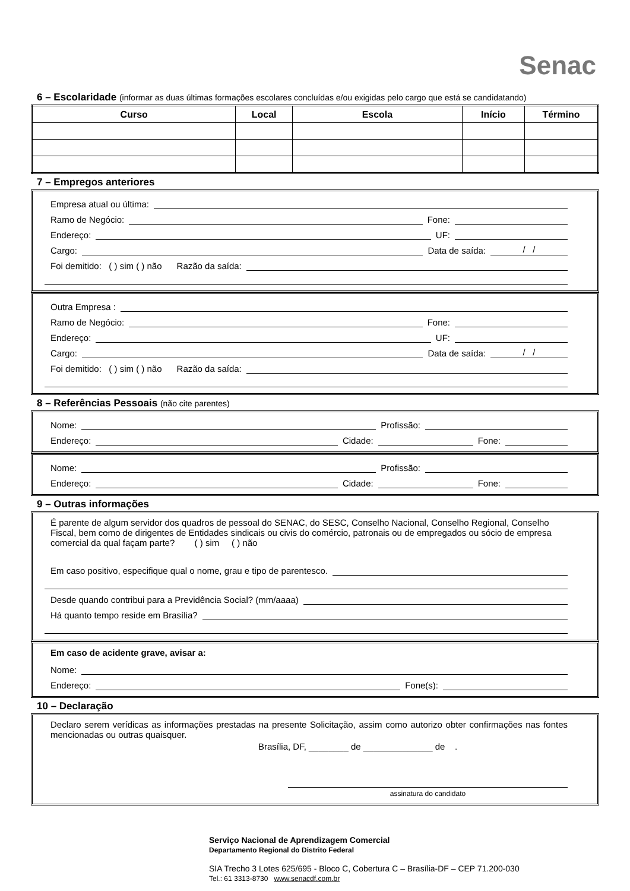Senac
6 – Escolaridade (informar as duas últimas formações escolares concluídas e/ou exigidas pelo cargo que está se candidatando)
| Curso | Local | Escola | Início | Término |
| --- | --- | --- | --- | --- |
7 – Empregos anteriores
Empresa atual ou última:
Ramo de Negócio:
Fone:
Endereço:
UF:
Cargo:
Data de saída:
/ /
Foi demitido: ( ) sim ( ) não Razão da saída:
Outra Empresa :
Ramo de Negócio:
Fone:
Endereço:
UF:
Cargo:
Data de saída:
/ /
Foi demitido: ( ) sim ( ) não Razão da saída:
8 – Referências Pessoais (não cite parentes)
Nome:
Profissão:
Endereço:
Cidade:
Fone:
Nome:
Profissão:
Endereço:
Cidade:
Fone:
9 – Outras informações
É parente de algum servidor dos quadros de pessoal do SENAC, do SESC, Conselho Nacional, Conselho Regional, Conselho Fiscal, bem como de dirigentes de Entidades sindicais ou civis do comércio, patronais ou de empregados ou sócio de empresa comercial da qual façam parte? ( ) sim ( ) não
Em caso positivo, especifique qual o nome, grau e tipo de parentesco.
Desde quando contribui para a Previdência Social? (mm/aaaa)
Há quanto tempo reside em Brasília?
Em caso de acidente grave, avisar a:
Nome:
Endereço:
Fone(s):
10 – Declaração
Declaro serem verídicas as informações prestadas na presente Solicitação, assim como autorizo obter confirmações nas fontes mencionadas ou outras quaisquer.
Brasília, DF, ________ de ______________ de .
assinatura do candidato
Serviço Nacional de Aprendizagem Comercial
Departamento Regional do Distrito Federal
SIA Trecho 3 Lotes 625/695 - Bloco C, Cobertura C – Brasília-DF – CEP 71.200-030
Tel.: 61 3313-8730 www.senacdf.com.br